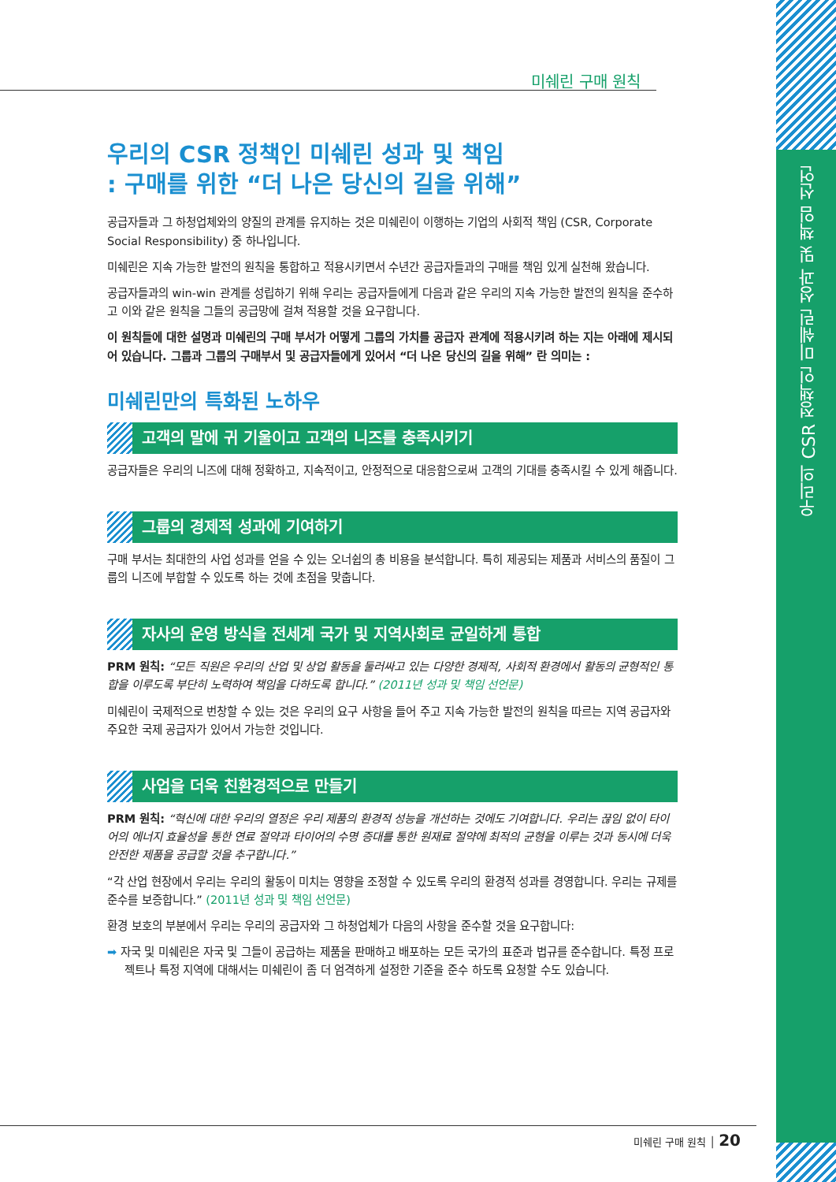우리의 CSR 정책인 미쉐린 성과 및 책임 선언
미쉐린 구매 원칙
우리의 CSR 정책인 미쉐린 성과 및 책임
: 구매를 위한 “더 나은 당신의 길을 위해”
공급자들과 그 하청업체와의 양질의 관계를 유지하는 것은 미쉐린이 이행하는 기업의 사회적 책임 (CSR, Corporate Social Responsibility) 중 하나입니다.
미쉐린은 지속 가능한 발전의 원칙을 통합하고 적용시키면서 수년간 공급자들과의 구매를 책임 있게 실천해 왔습니다.
공급자들과의 win-win 관계를 성립하기 위해 우리는 공급자들에게 다음과 같은 우리의 지속 가능한 발전의 원칙을 준수하고 이와 같은 원칙을 그들의 공급망에 걸쳐 적용할 것을 요구합니다.
이 원칙들에 대한 설명과 미쉐린의 구매 부서가 어떻게 그룹의 가치를 공급자 관계에 적용시키려 하는 지는 아래에 제시되어 있습니다. 그룹과 그룹의 구매부서 및 공급자들에게 있어서 “더 나은 당신의 길을 위해” 란 의미는 :
미쉐린만의 특화된 노하우
고객의 말에 귀 기울이고 고객의 니즈를 충족시키기
공급자들은 우리의 니즈에 대해 정확하고, 지속적이고, 안정적으로 대응함으로써 고객의 기대를 충족시킬 수 있게 해줍니다.
그룹의 경제적 성과에 기여하기
구매 부서는 최대한의 사업 성과를 얻을 수 있는 오너쉽의 총 비용을 분석합니다. 특히 제공되는 제품과 서비스의 품질이 그룹의 니즈에 부합할 수 있도록 하는 것에 초점을 맞춥니다.
자사의 운영 방식을 전세계 국가 및 지역사회로 균일하게 통합
PRM 원칙: “모든 직원은 우리의 산업 및 상업 활동을 둘러싸고 있는 다양한 경제적, 사회적 환경에서 활동의 균형적인 통합을 이루도록 부단히 노력하여 책임을 다하도록 합니다.” (2011년 성과 및 책임 선언문)
미쉐린이 국제적으로 번창할 수 있는 것은 우리의 요구 사항을 들어 주고 지속 가능한 발전의 원칙을 따르는 지역 공급자와 주요한 국제 공급자가 있어서 가능한 것입니다.
사업을 더욱 친환경적으로 만들기
PRM 원칙: “혁신에 대한 우리의 열정은 우리 제품의 환경적 성능을 개선하는 것에도 기여합니다. 우리는 끊임 없이 타이어의 에너지 효율성을 통한 연료 절약과 타이어의 수명 증대를 통한 원재료 절약에 최적의 균형을 이루는 것과 동시에 더욱 안전한 제품을 공급할 것을 추구합니다.”
“각 산업 현장에서 우리는 우리의 활동이 미치는 영향을 조정할 수 있도록 우리의 환경적 성과를 경영합니다. 우리는 규제를 준수를 보증합니다.” (2011년 성과 및 책임 선언문)
환경 보호의 부분에서 우리는 우리의 공급자와 그 하청업체가 다음의 사항을 준수할 것을 요구합니다:
➡ 자국 및 미쉐린은 자국 및 그들이 공급하는 제품을 판매하고 배포하는 모든 국가의 표준과 법규를 준수합니다. 특정 프로젝트나 특정 지역에 대해서는 미쉐린이 좀 더 엄격하게 설정한 기준을 준수 하도록 요청할 수도 있습니다.
미쉐린 구매 원칙 │ 20